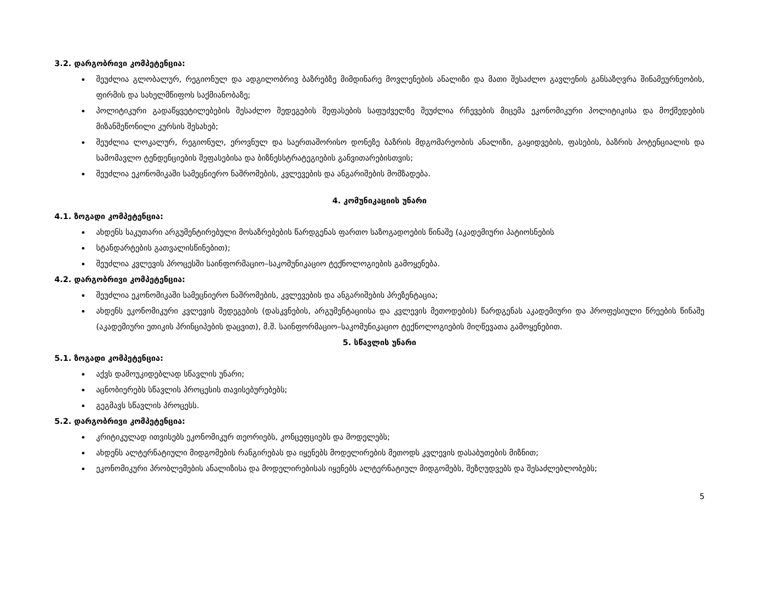3.2. დარგობრივი კომპეტენცია:
შეუძლია გლობალურ, რეგიონულ და ადგილობრივ ბაზრებზე მიმდინარე მოვლენების ანალიზი და მათი შესაძლო გავლენის განსაზღვრა შინამეურნეობის, ფირმის და სახელმწიფოს საქმიანობაზე;
პოლიტიკური გადაწყვეტილებების შესაძლო შედეგების შეფასების საფუძველზე შეუძლია რჩევების მიცემა ეკონომიკური პოლიტიკისა და მოქმედების მიზანშეწონილი კურსის შესახებ;
შეუძლია ლოკალურ, რეგიონულ, ეროვნულ და საერთაშორისო დონეზე ბაზრის მდგომარეობის ანალიზი, გაყიდვების, ფასების, ბაზრის პოტენციალის და სამომავლო ტენდენციების შეფასებისა და ბიზნესსტრატეგიების განვითარებისთვის;
შეუძლია ეკონომიკაში სამეცნიერო ნაშრომების, კვლევების და ანგარიშების მომზადება.
4. კომუნიკაციის უნარი
4.1. ზოგადი კომპეტენცია:
ახდენს საკუთარი არგუმენტირებული მოსაზრებების წარდგენას ფართო საზოგადოების წინაშე (აკადემიური პატიოსნების
სტანდარტების გათვალისწინებით);
შეუძლია კვლევის პროცესში საინფორმაციო–საკომუნიკაციო ტექნოლოგიების გამოყენება.
4.2. დარგობრივი კომპეტენცია:
შეუძლია ეკონომიკაში სამეცნიერო ნაშრომების, კვლევების და ანგარიშების პრეზენტაცია;
ახდენს ეკონომიკური კვლევის შედეგების (დასკვნების, არგუმენტაციისა და კვლევის მეთოდების) წარდგენას აკადემიური და პროფესიული წრეების წინაშე (აკადემიური ეთიკის პრინციპების დაცვით), მ.შ. საინფორმაციო–საკომუნიკაციო ტექნოლოგიების მიღწევათა გამოყენებით.
5. სწავლის უნარი
5.1. ზოგადი კომპეტენცია:
აქვს დამოუკიდებლად სწავლის უნარი;
აცნობიერებს სწავლის პროცესის თავისებურებებს;
გეგმავს სწავლის პროცესს.
5.2. დარგობრივი კომპეტენცია:
კრიტიკულად ითვისებს ეკონომიკურ თეორიებს, კონცეფციებს და მოდელებს;
ახდენს ალტერნატიული მიდგომების რანგირებას და იყენებს მოდელირების მეთოდს კვლევის დასაბუთების მიზნით;
ეკონომიკური პრობლემების ანალიზისა და მოდელირებისას იყენებს ალტერნატიულ მიდგომებს, შეზღუდვებს და შესაძლებლობებს;
5